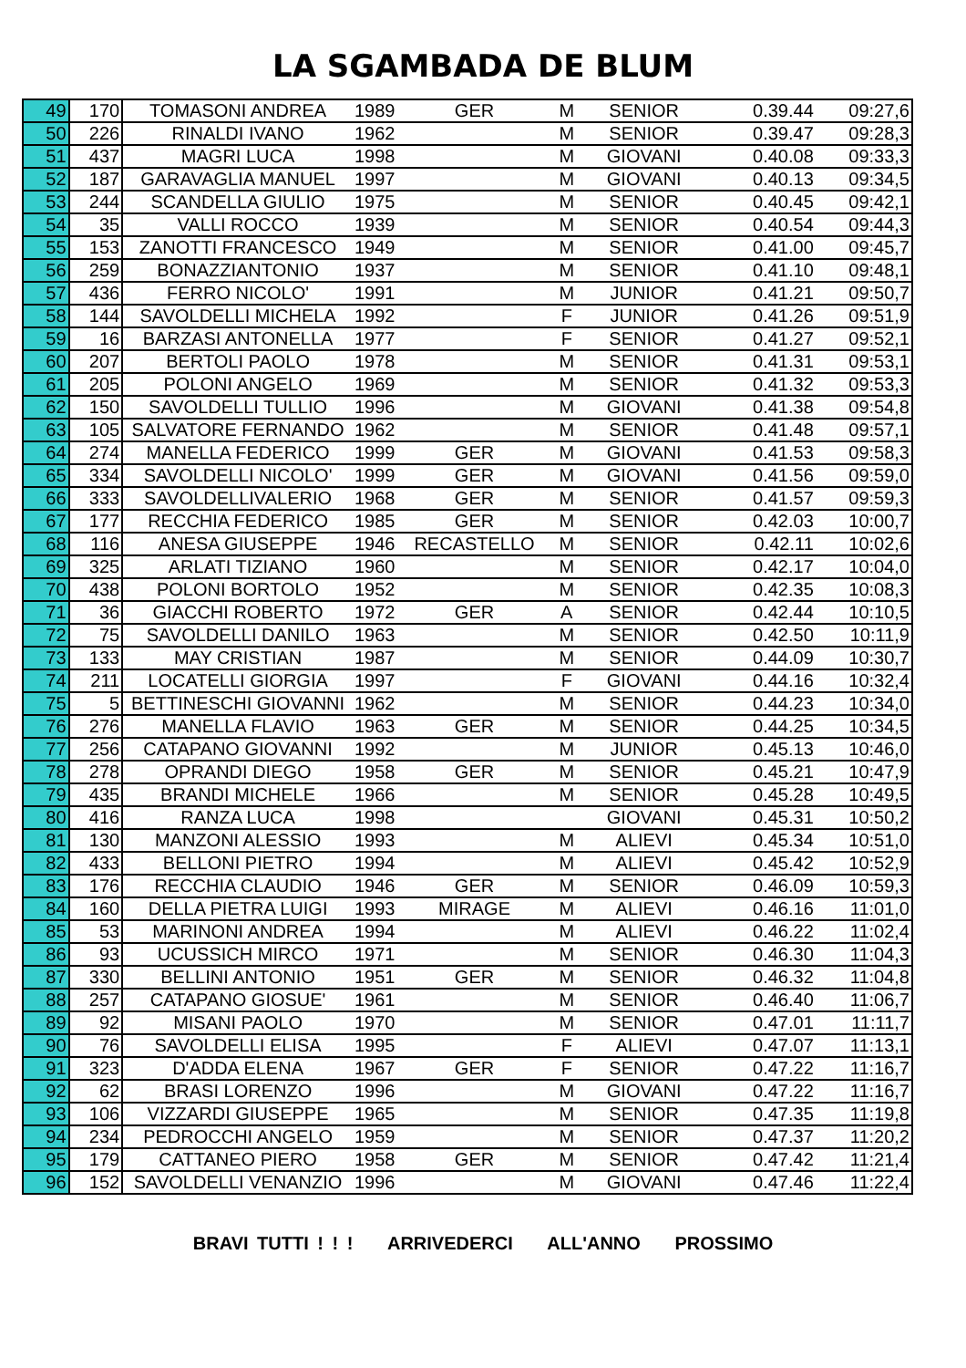LA SGAMBADA DE BLUM
| 49 | 170 | TOMASONI ANDREA | 1989 | GER | M | SENIOR | 0.39.44 | 09:27,6 |
| 50 | 226 | RINALDI IVANO | 1962 | | M | SENIOR | 0.39.47 | 09:28,3 |
| 51 | 437 | MAGRI LUCA | 1998 | | M | GIOVANI | 0.40.08 | 09:33,3 |
| 52 | 187 | GARAVAGLIA MANUEL | 1997 | | M | GIOVANI | 0.40.13 | 09:34,5 |
| 53 | 244 | SCANDELLA GIULIO | 1975 | | M | SENIOR | 0.40.45 | 09:42,1 |
| 54 | 35 | VALLI ROCCO | 1939 | | M | SENIOR | 0.40.54 | 09:44,3 |
| 55 | 153 | ZANOTTI FRANCESCO | 1949 | | M | SENIOR | 0.41.00 | 09:45,7 |
| 56 | 259 | BONAZZIANTONIO | 1937 | | M | SENIOR | 0.41.10 | 09:48,1 |
| 57 | 436 | FERRO NICOLO' | 1991 | | M | JUNIOR | 0.41.21 | 09:50,7 |
| 58 | 144 | SAVOLDELLI MICHELA | 1992 | | F | JUNIOR | 0.41.26 | 09:51,9 |
| 59 | 16 | BARZASI ANTONELLA | 1977 | | F | SENIOR | 0.41.27 | 09:52,1 |
| 60 | 207 | BERTOLI PAOLO | 1978 | | M | SENIOR | 0.41.31 | 09:53,1 |
| 61 | 205 | POLONI ANGELO | 1969 | | M | SENIOR | 0.41.32 | 09:53,3 |
| 62 | 150 | SAVOLDELLI TULLIO | 1996 | | M | GIOVANI | 0.41.38 | 09:54,8 |
| 63 | 105 | SALVATORE FERNANDO | 1962 | | M | SENIOR | 0.41.48 | 09:57,1 |
| 64 | 274 | MANELLA FEDERICO | 1999 | GER | M | GIOVANI | 0.41.53 | 09:58,3 |
| 65 | 334 | SAVOLDELLI NICOLO' | 1999 | GER | M | GIOVANI | 0.41.56 | 09:59,0 |
| 66 | 333 | SAVOLDELLIVALERIO | 1968 | GER | M | SENIOR | 0.41.57 | 09:59,3 |
| 67 | 177 | RECCHIA FEDERICO | 1985 | GER | M | SENIOR | 0.42.03 | 10:00,7 |
| 68 | 116 | ANESA GIUSEPPE | 1946 | RECASTELLO | M | SENIOR | 0.42.11 | 10:02,6 |
| 69 | 325 | ARLATI TIZIANO | 1960 | | M | SENIOR | 0.42.17 | 10:04,0 |
| 70 | 438 | POLONI BORTOLO | 1952 | | M | SENIOR | 0.42.35 | 10:08,3 |
| 71 | 36 | GIACCHI ROBERTO | 1972 | GER | A | SENIOR | 0.42.44 | 10:10,5 |
| 72 | 75 | SAVOLDELLI DANILO | 1963 | | M | SENIOR | 0.42.50 | 10:11,9 |
| 73 | 133 | MAY CRISTIAN | 1987 | | M | SENIOR | 0.44.09 | 10:30,7 |
| 74 | 211 | LOCATELLI GIORGIA | 1997 | | F | GIOVANI | 0.44.16 | 10:32,4 |
| 75 | 5 | BETTINESCHI GIOVANNI | 1962 | | M | SENIOR | 0.44.23 | 10:34,0 |
| 76 | 276 | MANELLA FLAVIO | 1963 | GER | M | SENIOR | 0.44.25 | 10:34,5 |
| 77 | 256 | CATAPANO GIOVANNI | 1992 | | M | JUNIOR | 0.45.13 | 10:46,0 |
| 78 | 278 | OPRANDI DIEGO | 1958 | GER | M | SENIOR | 0.45.21 | 10:47,9 |
| 79 | 435 | BRANDI MICHELE | 1966 | | M | SENIOR | 0.45.28 | 10:49,5 |
| 80 | 416 | RANZA LUCA | 1998 | | | GIOVANI | 0.45.31 | 10:50,2 |
| 81 | 130 | MANZONI ALESSIO | 1993 | | M | ALIEVI | 0.45.34 | 10:51,0 |
| 82 | 433 | BELLONI PIETRO | 1994 | | M | ALIEVI | 0.45.42 | 10:52,9 |
| 83 | 176 | RECCHIA CLAUDIO | 1946 | GER | M | SENIOR | 0.46.09 | 10:59,3 |
| 84 | 160 | DELLA PIETRA LUIGI | 1993 | MIRAGE | M | ALIEVI | 0.46.16 | 11:01,0 |
| 85 | 53 | MARINONI ANDREA | 1994 | | M | ALIEVI | 0.46.22 | 11:02,4 |
| 86 | 93 | UCUSSICH MIRCO | 1971 | | M | SENIOR | 0.46.30 | 11:04,3 |
| 87 | 330 | BELLINI ANTONIO | 1951 | GER | M | SENIOR | 0.46.32 | 11:04,8 |
| 88 | 257 | CATAPANO GIOSUE' | 1961 | | M | SENIOR | 0.46.40 | 11:06,7 |
| 89 | 92 | MISANI PAOLO | 1970 | | M | SENIOR | 0.47.01 | 11:11,7 |
| 90 | 76 | SAVOLDELLI ELISA | 1995 | | F | ALIEVI | 0.47.07 | 11:13,1 |
| 91 | 323 | D'ADDA ELENA | 1967 | GER | F | SENIOR | 0.47.22 | 11:16,7 |
| 92 | 62 | BRASI LORENZO | 1996 | | M | GIOVANI | 0.47.22 | 11:16,7 |
| 93 | 106 | VIZZARDI GIUSEPPE | 1965 | | M | SENIOR | 0.47.35 | 11:19,8 |
| 94 | 234 | PEDROCCHI ANGELO | 1959 | | M | SENIOR | 0.47.37 | 11:20,2 |
| 95 | 179 | CATTANEO PIERO | 1958 | GER | M | SENIOR | 0.47.42 | 11:21,4 |
| 96 | 152 | SAVOLDELLI VENANZIO | 1996 | | M | GIOVANI | 0.47.46 | 11:22,4 |
BRAVI TUTTI ! ! ! ARRIVEDERCI ALL'ANNO PROSSIMO